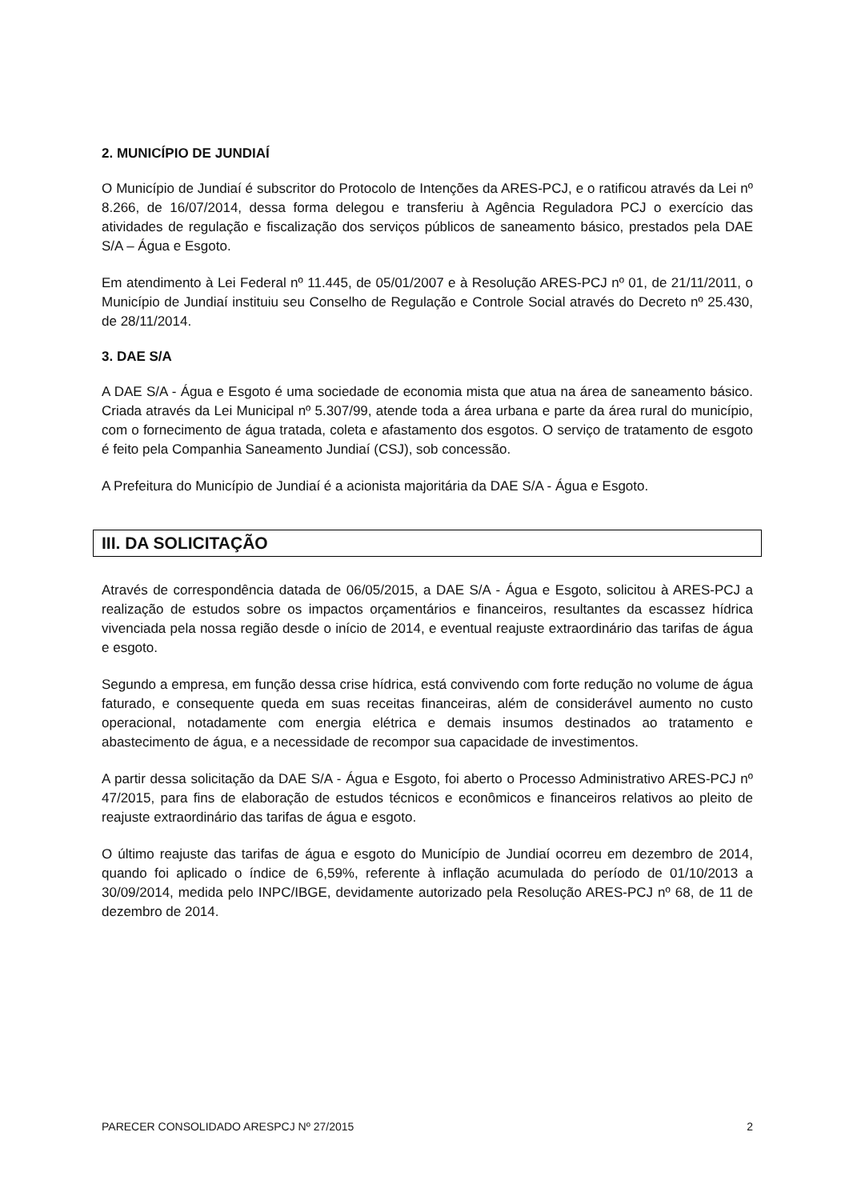2. MUNICÍPIO DE JUNDIAÍ
O Município de Jundiaí é subscritor do Protocolo de Intenções da ARES-PCJ, e o ratificou através da Lei nº 8.266, de 16/07/2014, dessa forma delegou e transferiu à Agência Reguladora PCJ o exercício das atividades de regulação e fiscalização dos serviços públicos de saneamento básico, prestados pela DAE S/A – Água e Esgoto.
Em atendimento à Lei Federal nº 11.445, de 05/01/2007 e à Resolução ARES-PCJ nº 01, de 21/11/2011, o Município de Jundiaí instituiu seu Conselho de Regulação e Controle Social através do Decreto nº 25.430, de 28/11/2014.
3. DAE S/A
A DAE S/A - Água e Esgoto é uma sociedade de economia mista que atua na área de saneamento básico. Criada através da Lei Municipal nº 5.307/99, atende toda a área urbana e parte da área rural do município, com o fornecimento de água tratada, coleta e afastamento dos esgotos. O serviço de tratamento de esgoto é feito pela Companhia Saneamento Jundiaí (CSJ), sob concessão.
A Prefeitura do Município de Jundiaí é a acionista majoritária da DAE S/A - Água e Esgoto.
III. DA SOLICITAÇÃO
Através de correspondência datada de 06/05/2015, a DAE S/A - Água e Esgoto, solicitou à ARES-PCJ a realização de estudos sobre os impactos orçamentários e financeiros, resultantes da escassez hídrica vivenciada pela nossa região desde o início de 2014, e eventual reajuste extraordinário das tarifas de água e esgoto.
Segundo a empresa, em função dessa crise hídrica, está convivendo com forte redução no volume de água faturado, e consequente queda em suas receitas financeiras, além de considerável aumento no custo operacional, notadamente com energia elétrica e demais insumos destinados ao tratamento e abastecimento de água, e a necessidade de recompor sua capacidade de investimentos.
A partir dessa solicitação da DAE S/A - Água e Esgoto, foi aberto o Processo Administrativo ARES-PCJ nº 47/2015, para fins de elaboração de estudos técnicos e econômicos e financeiros relativos ao pleito de reajuste extraordinário das tarifas de água e esgoto.
O último reajuste das tarifas de água e esgoto do Município de Jundiaí ocorreu em dezembro de 2014, quando foi aplicado o índice de 6,59%, referente à inflação acumulada do período de 01/10/2013 a 30/09/2014, medida pelo INPC/IBGE, devidamente autorizado pela Resolução ARES-PCJ nº 68, de 11 de dezembro de 2014.
PARECER CONSOLIDADO ARESPCJ Nº 27/2015 2